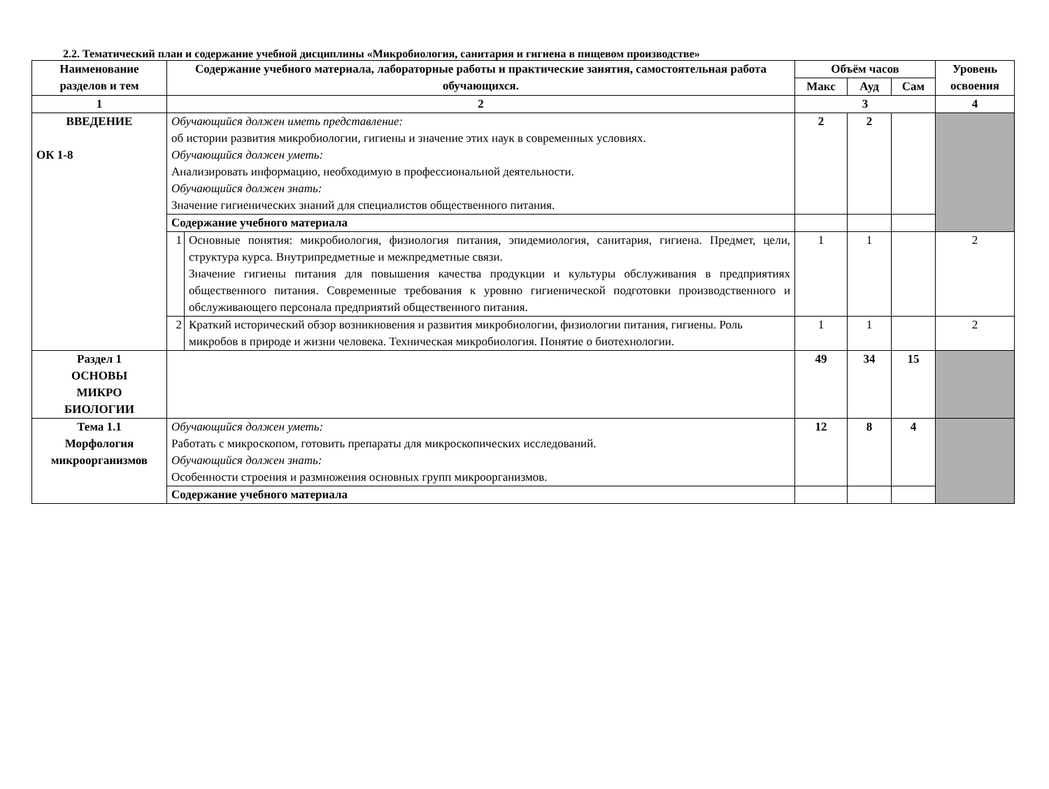2.2. Тематический план и содержание учебной дисциплины «Микробиология, санитария и гигиена в пищевом производстве»
| Наименование разделов и тем | Содержание учебного материала, лабораторные работы и практические занятия, самостоятельная работа обучающихся. | | Объём часов | | | Уровень освоения |
| --- | --- | --- | --- | --- | --- | --- |
| | | | Макс | Ауд | Сам | |
| 1 | 2 | | 3 | | | 4 |
| ВВЕДЕНИЕ ОК 1-8 | Обучающийся должен иметь представление: об истории развития микробиологии, гигиены и значение этих наук в современных условиях. Обучающийся должен уметь: Анализировать информацию, необходимую в профессиональной деятельности. Обучающийся должен знать: Значение гигиенических знаний для специалистов общественного питания. | | 2 | 2 | | |
| | Содержание учебного материала | | | | | |
| | 1 | Основные понятия: микробиология, физиология питания, эпидемиология, санитария, гигиена. Предмет, цели, структура курса. Внутрипредметные и межпредметные связи. Значение гигиены питания для повышения качества продукции и культуры обслуживания в предприятиях общественного питания. Современные требования к уровню гигиенической подготовки производственного и обслуживающего персонала предприятий общественного питания. | 1 | 1 | | 2 |
| | 2 | Краткий исторический обзор возникновения и развития микробиологии, физиологии питания, гигиены. Роль микробов в природе и жизни человека. Техническая микробиология. Понятие о биотехнологии. | 1 | 1 | | 2 |
| Раздел 1 ОСНОВЫ МИКРО БИОЛОГИИ | | | 49 | 34 | 15 | |
| Тема 1.1 Морфология микроорганизмов | Обучающийся должен уметь: Работать с микроскопом, готовить препараты для микроскопических исследований. Обучающийся должен знать: Особенности строения и размножения основных групп микроорганизмов. | | 12 | 8 | 4 | |
| | Содержание учебного материала | | | | | |